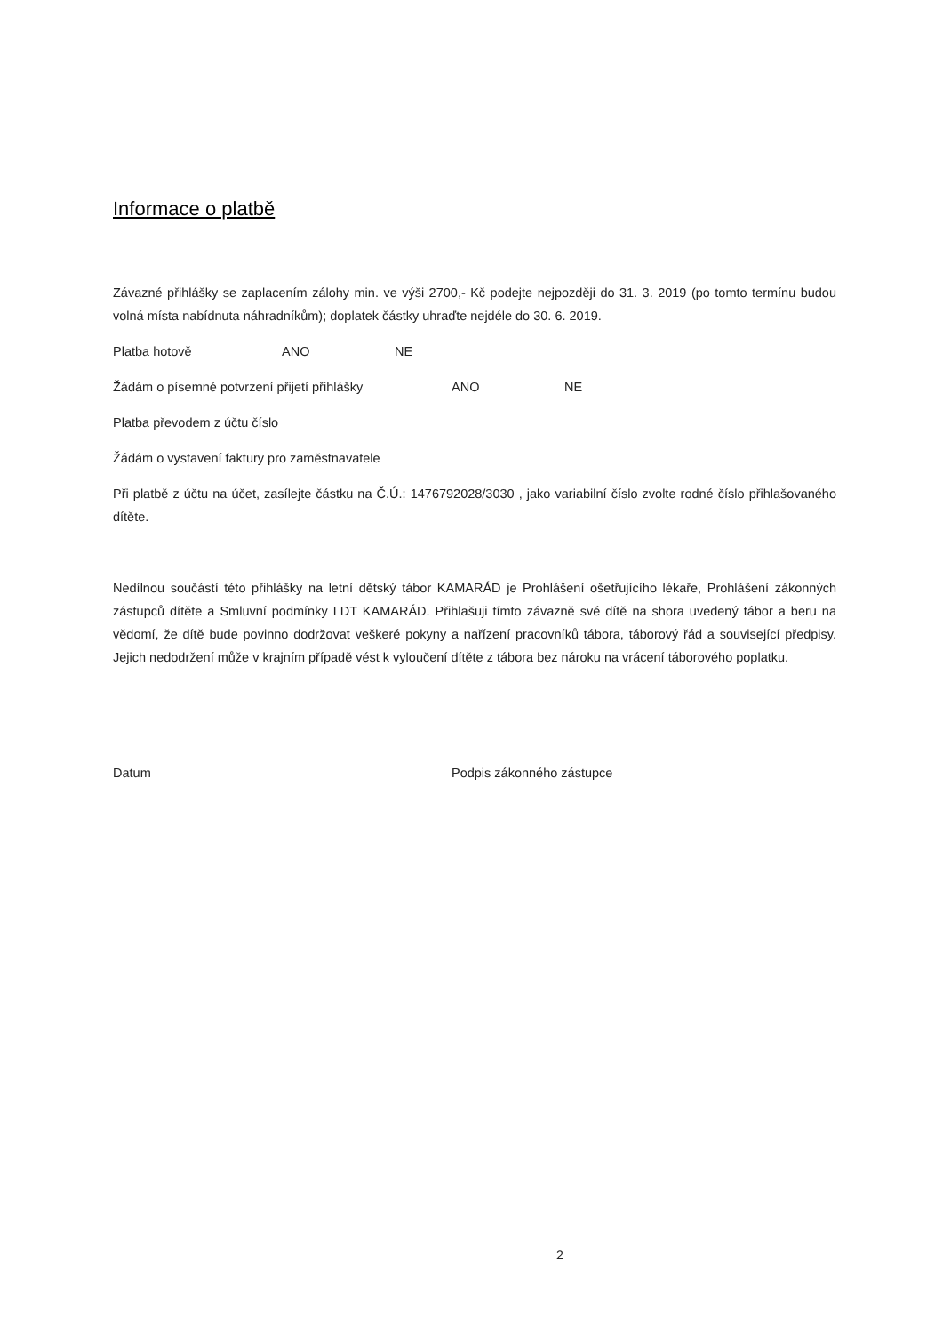Informace o platbě
Závazné přihlášky se zaplacením zálohy min. ve výši 2700,- Kč podejte nejpozději do 31. 3. 2019 (po tomto termínu budou volná místa nabídnuta náhradníkům); doplatek částky uhraďte nejdéle do 30. 6. 2019.
Platba hotově ANO NE
Žádám o písemné potvrzení přijetí přihlášky ANO NE
Platba převodem z účtu číslo
Žádám o vystavení faktury pro zaměstnavatele
Při platbě z účtu na účet, zasílejte částku na Č.Ú.: 1476792028/3030 , jako variabilní číslo zvolte rodné číslo přihlašovaného dítěte.
Nedílnou součástí této přihlášky na letní dětský tábor KAMARÁD je Prohlášení ošetřujícího lékaře, Prohlášení zákonných zástupců dítěte a Smluvní podmínky LDT KAMARÁD. Přihlašuji tímto závazně své dítě na shora uvedený tábor a beru na vědomí, že dítě bude povinno dodržovat veškeré pokyny a nařízení pracovníků tábora, táborový řád a související předpisy. Jejich nedodržení může v krajním případě vést k vyloučení dítěte z tábora bez nároku na vrácení táborového poplatku.
Datum Podpis zákonného zástupce
2